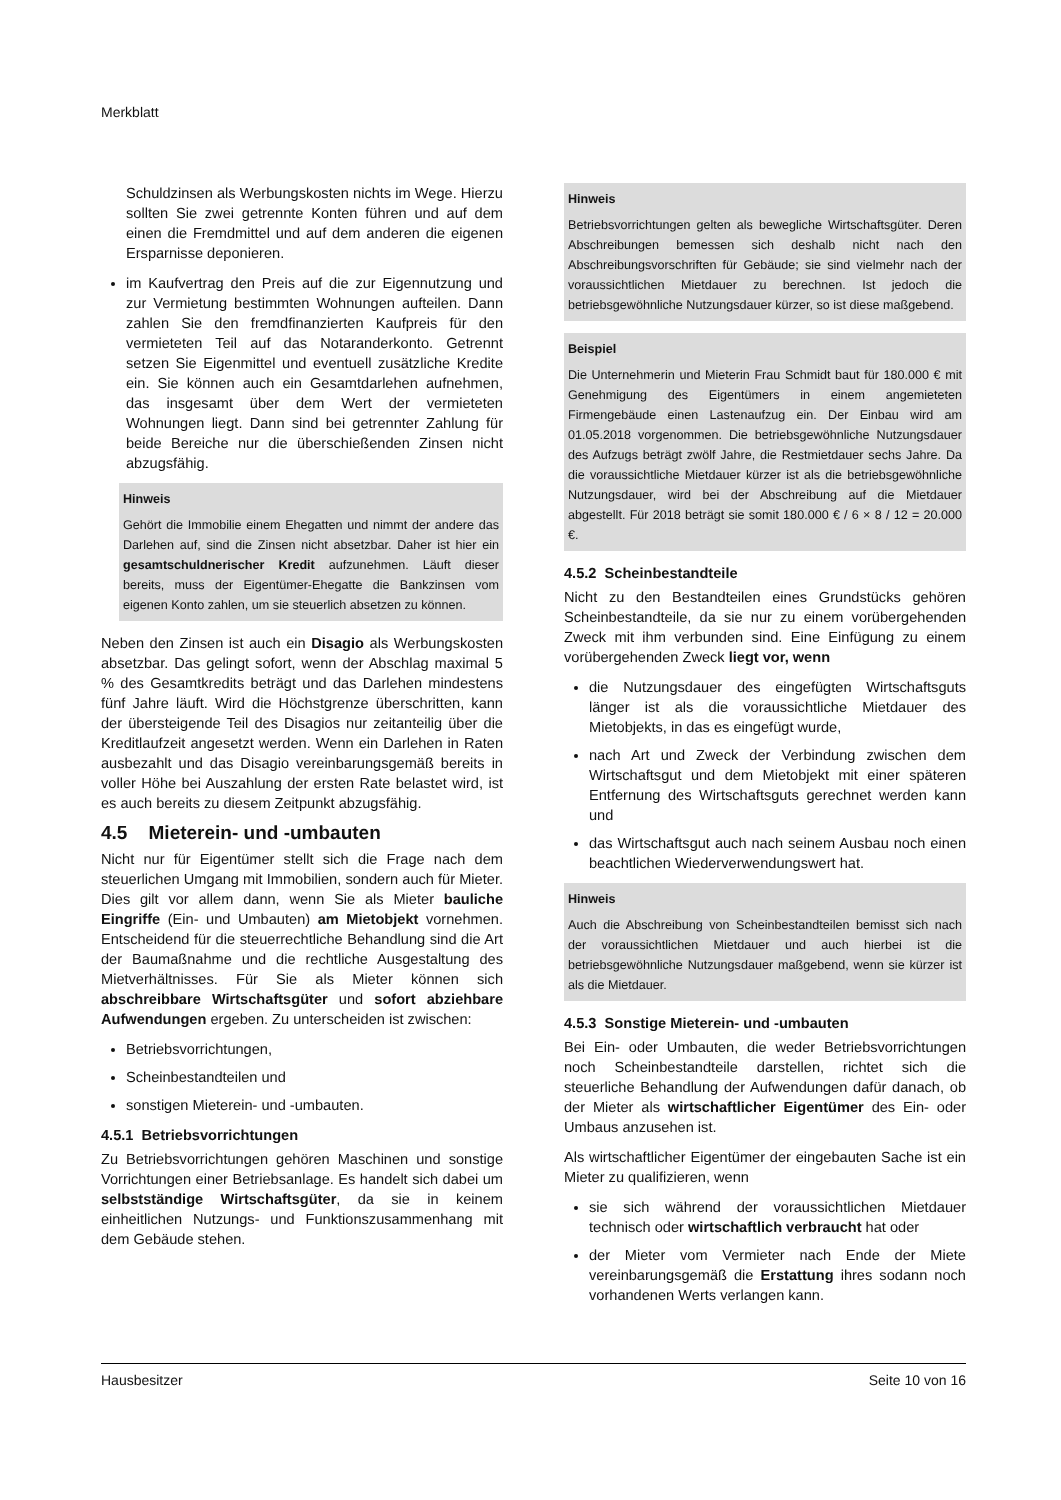Merkblatt
Schuldzinsen als Werbungskosten nichts im Wege. Hierzu sollten Sie zwei getrennte Konten führen und auf dem einen die Fremdmittel und auf dem anderen die eigenen Ersparnisse deponieren.
im Kaufvertrag den Preis auf die zur Eigennutzung und zur Vermietung bestimmten Wohnungen aufteilen. Dann zahlen Sie den fremdfinanzierten Kaufpreis für den vermieteten Teil auf das Notaranderkonto. Getrennt setzen Sie Eigenmittel und eventuell zusätzliche Kredite ein. Sie können auch ein Gesamtdarlehen aufnehmen, das insgesamt über dem Wert der vermieteten Wohnungen liegt. Dann sind bei getrennter Zahlung für beide Bereiche nur die überschießenden Zinsen nicht abzugsfähig.
Hinweis
Gehört die Immobilie einem Ehegatten und nimmt der andere das Darlehen auf, sind die Zinsen nicht absetzbar. Daher ist hier ein gesamtschuldnerischer Kredit aufzunehmen. Läuft dieser bereits, muss der Eigentümer-Ehegatte die Bankzinsen vom eigenen Konto zahlen, um sie steuerlich absetzen zu können.
Neben den Zinsen ist auch ein Disagio als Werbungskosten absetzbar. Das gelingt sofort, wenn der Abschlag maximal 5 % des Gesamtkredits beträgt und das Darlehen mindestens fünf Jahre läuft. Wird die Höchstgrenze überschritten, kann der übersteigende Teil des Disagios nur zeitanteilig über die Kreditlaufzeit angesetzt werden. Wenn ein Darlehen in Raten ausbezahlt und das Disagio vereinbarungsgemäß bereits in voller Höhe bei Auszahlung der ersten Rate belastet wird, ist es auch bereits zu diesem Zeitpunkt abzugsfähig.
4.5 Mieterein- und -umbauten
Nicht nur für Eigentümer stellt sich die Frage nach dem steuerlichen Umgang mit Immobilien, sondern auch für Mieter. Dies gilt vor allem dann, wenn Sie als Mieter bauliche Eingriffe (Ein- und Umbauten) am Mietobjekt vornehmen. Entscheidend für die steuerrechtliche Behandlung sind die Art der Baumaßnahme und die rechtliche Ausgestaltung des Mietverhältnisses. Für Sie als Mieter können sich abschreibbare Wirtschaftsgüter und sofort abziehbare Aufwendungen ergeben. Zu unterscheiden ist zwischen:
Betriebsvorrichtungen,
Scheinbestandteilen und
sonstigen Mieterein- und -umbauten.
4.5.1 Betriebsvorrichtungen
Zu Betriebsvorrichtungen gehören Maschinen und sonstige Vorrichtungen einer Betriebsanlage. Es handelt sich dabei um selbstständige Wirtschaftsgüter, da sie in keinem einheitlichen Nutzungs- und Funktionszusammenhang mit dem Gebäude stehen.
Hinweis
Betriebsvorrichtungen gelten als bewegliche Wirtschaftsgüter. Deren Abschreibungen bemessen sich deshalb nicht nach den Abschreibungsvorschriften für Gebäude; sie sind vielmehr nach der voraussichtlichen Mietdauer zu berechnen. Ist jedoch die betriebsgewöhnliche Nutzungsdauer kürzer, so ist diese maßgebend.
Beispiel
Die Unternehmerin und Mieterin Frau Schmidt baut für 180.000 € mit Genehmigung des Eigentümers in einem angemieteten Firmengebäude einen Lastenaufzug ein. Der Einbau wird am 01.05.2018 vorgenommen. Die betriebsgewöhnliche Nutzungsdauer des Aufzugs beträgt zwölf Jahre, die Restmietdauer sechs Jahre. Da die voraussichtliche Mietdauer kürzer ist als die betriebsgewöhnliche Nutzungsdauer, wird bei der Abschreibung auf die Mietdauer abgestellt. Für 2018 beträgt sie somit 180.000 € / 6 × 8 / 12 = 20.000 €.
4.5.2 Scheinbestandteile
Nicht zu den Bestandteilen eines Grundstücks gehören Scheinbestandteile, da sie nur zu einem vorübergehenden Zweck mit ihm verbunden sind. Eine Einfügung zu einem vorübergehenden Zweck liegt vor, wenn
die Nutzungsdauer des eingefügten Wirtschaftsguts länger ist als die voraussichtliche Mietdauer des Mietobjekts, in das es eingefügt wurde,
nach Art und Zweck der Verbindung zwischen dem Wirtschaftsgut und dem Mietobjekt mit einer späteren Entfernung des Wirtschaftsguts gerechnet werden kann und
das Wirtschaftsgut auch nach seinem Ausbau noch einen beachtlichen Wiederverwendungswert hat.
Hinweis
Auch die Abschreibung von Scheinbestandteilen bemisst sich nach der voraussichtlichen Mietdauer und auch hierbei ist die betriebsgewöhnliche Nutzungsdauer maßgebend, wenn sie kürzer ist als die Mietdauer.
4.5.3 Sonstige Mieterein- und -umbauten
Bei Ein- oder Umbauten, die weder Betriebsvorrichtungen noch Scheinbestandteile darstellen, richtet sich die steuerliche Behandlung der Aufwendungen dafür danach, ob der Mieter als wirtschaftlicher Eigentümer des Ein- oder Umbaus anzusehen ist.
Als wirtschaftlicher Eigentümer der eingebauten Sache ist ein Mieter zu qualifizieren, wenn
sie sich während der voraussichtlichen Mietdauer technisch oder wirtschaftlich verbraucht hat oder
der Mieter vom Vermieter nach Ende der Miete vereinbarungsgemäß die Erstattung ihres sodann noch vorhandenen Werts verlangen kann.
Hausbesitzer Seite 10 von 16